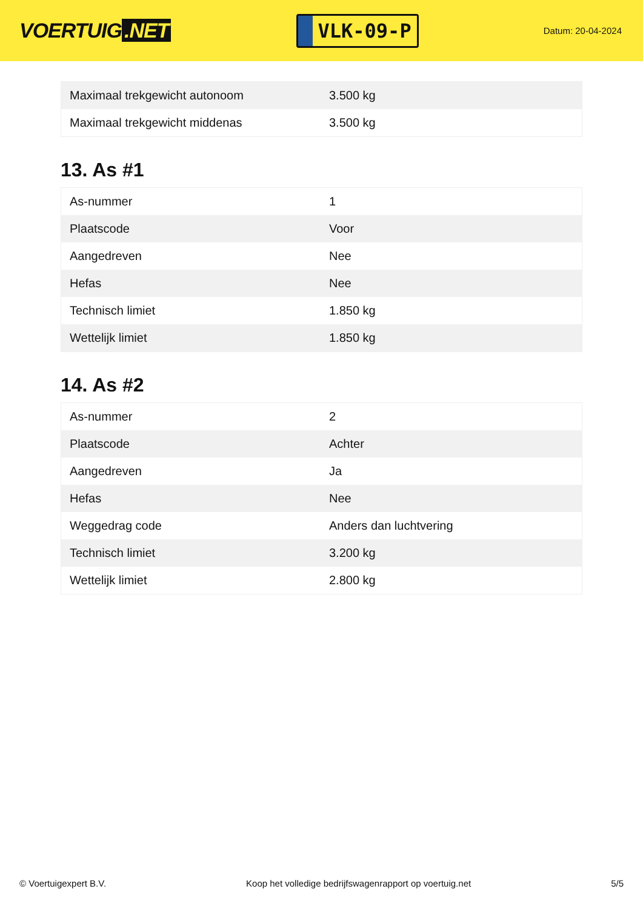VOERTUIG.NET
VLK-09-P
Datum: 20-04-2024
| Maximaal trekgewicht autonoom | 3.500 kg |
| Maximaal trekgewicht middenas | 3.500 kg |
13. As #1
| As-nummer | 1 |
| Plaatscode | Voor |
| Aangedreven | Nee |
| Hefas | Nee |
| Technisch limiet | 1.850 kg |
| Wettelijk limiet | 1.850 kg |
14. As #2
| As-nummer | 2 |
| Plaatscode | Achter |
| Aangedreven | Ja |
| Hefas | Nee |
| Weggedrag code | Anders dan luchtvering |
| Technisch limiet | 3.200 kg |
| Wettelijk limiet | 2.800 kg |
© Voertuigexpert B.V. Koop het volledige bedrijfswagenrapport op voertuig.net 5/5